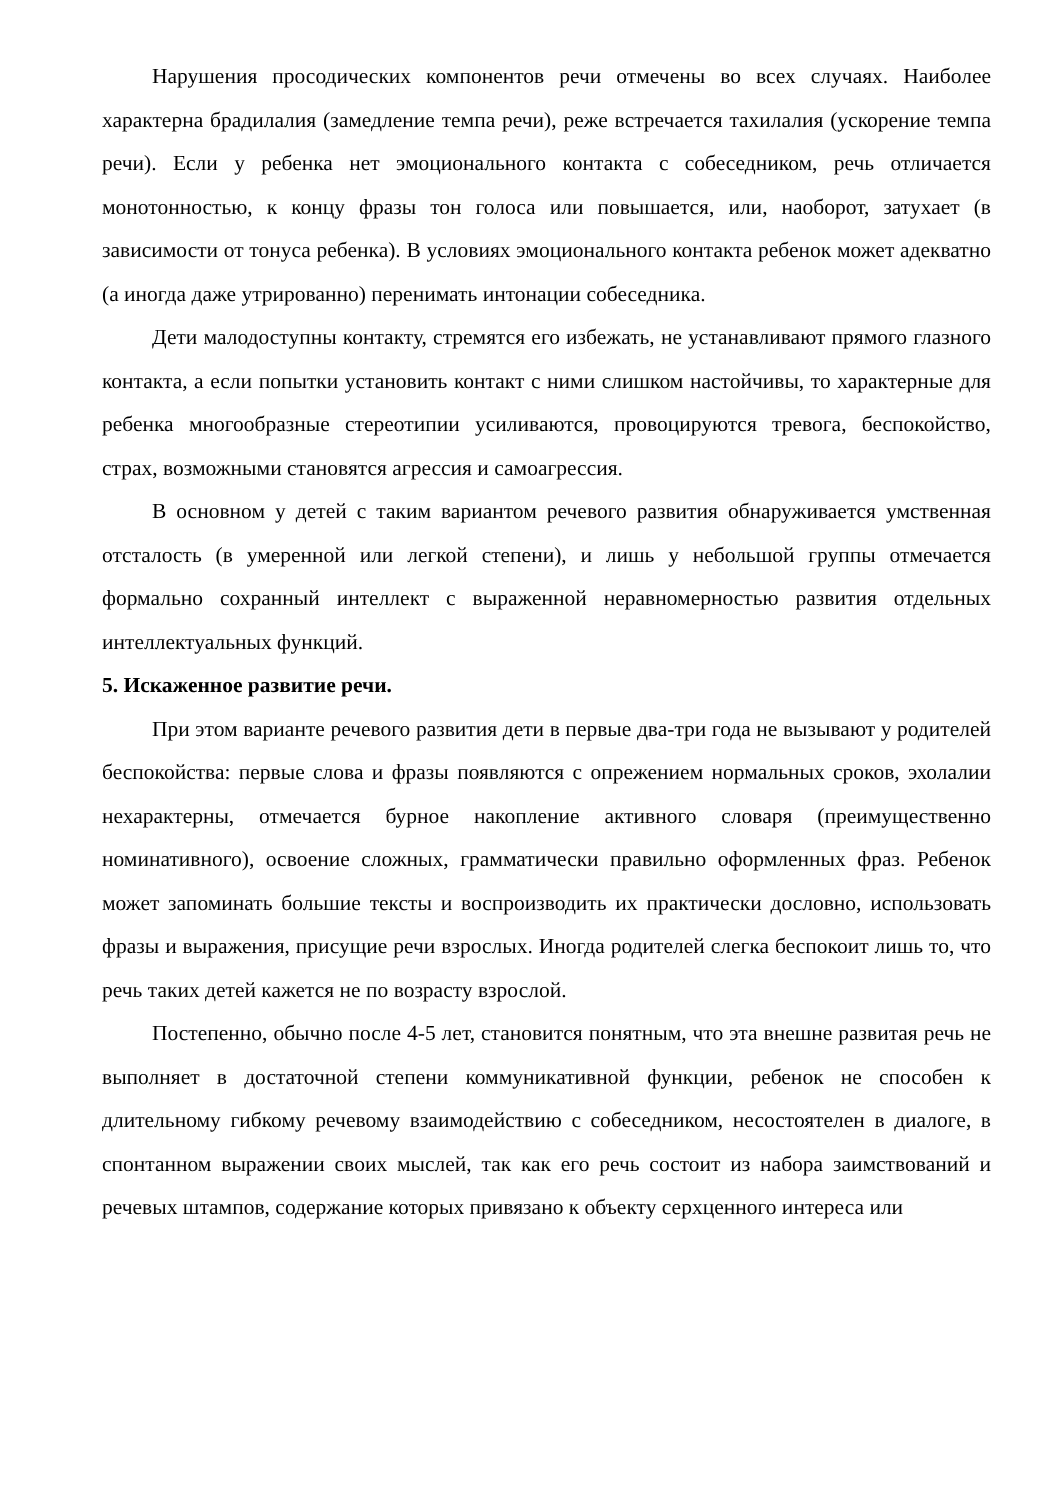Нарушения просодических компонентов речи отмечены во всех случаях. Наиболее характерна брадилалия (замедление темпа речи), реже встречается тахилалия (ускорение темпа речи). Если у ребенка нет эмоционального контакта с собеседником, речь отличается монотонностью, к концу фразы тон голоса или повышается, или, наоборот, затухает (в зависимости от тонуса ребенка). В условиях эмоционального контакта ребенок может адекватно (а иногда даже утрированно) перенимать интонации собеседника.
Дети малодоступны контакту, стремятся его избежать, не устанавливают прямого глазного контакта, а если попытки установить контакт с ними слишком настойчивы, то характерные для ребенка многообразные стереотипии усиливаются, провоцируются тревога, беспокойство, страх, возможными становятся агрессия и самоагрессия.
В основном у детей с таким вариантом речевого развития обнаруживается умственная отсталость (в умеренной или легкой степени), и лишь у небольшой группы отмечается формально сохранный интеллект с выраженной неравномерностью развития отдельных интеллектуальных функций.
5. Искаженное развитие речи.
При этом варианте речевого развития дети в первые два-три года не вызывают у родителей беспокойства: первые слова и фразы появляются с опрежением нормальных сроков, эхолалии нехарактерны, отмечается бурное накопление активного словаря (преимущественно номинативного), освоение сложных, грамматически правильно оформленных фраз. Ребенок может запоминать большие тексты и воспроизводить их практически дословно, использовать фразы и выражения, присущие речи взрослых. Иногда родителей слегка беспокоит лишь то, что речь таких детей кажется не по возрасту взрослой.
Постепенно, обычно после 4-5 лет, становится понятным, что эта внешне развитая речь не выполняет в достаточной степени коммуникативной функции, ребенок не способен к длительному гибкому речевому взаимодействию с собеседником, несостоятелен в диалоге, в спонтанном выражении своих мыслей, так как его речь состоит из набора заимствований и речевых штампов, содержание которых привязано к объекту серхценного интереса или